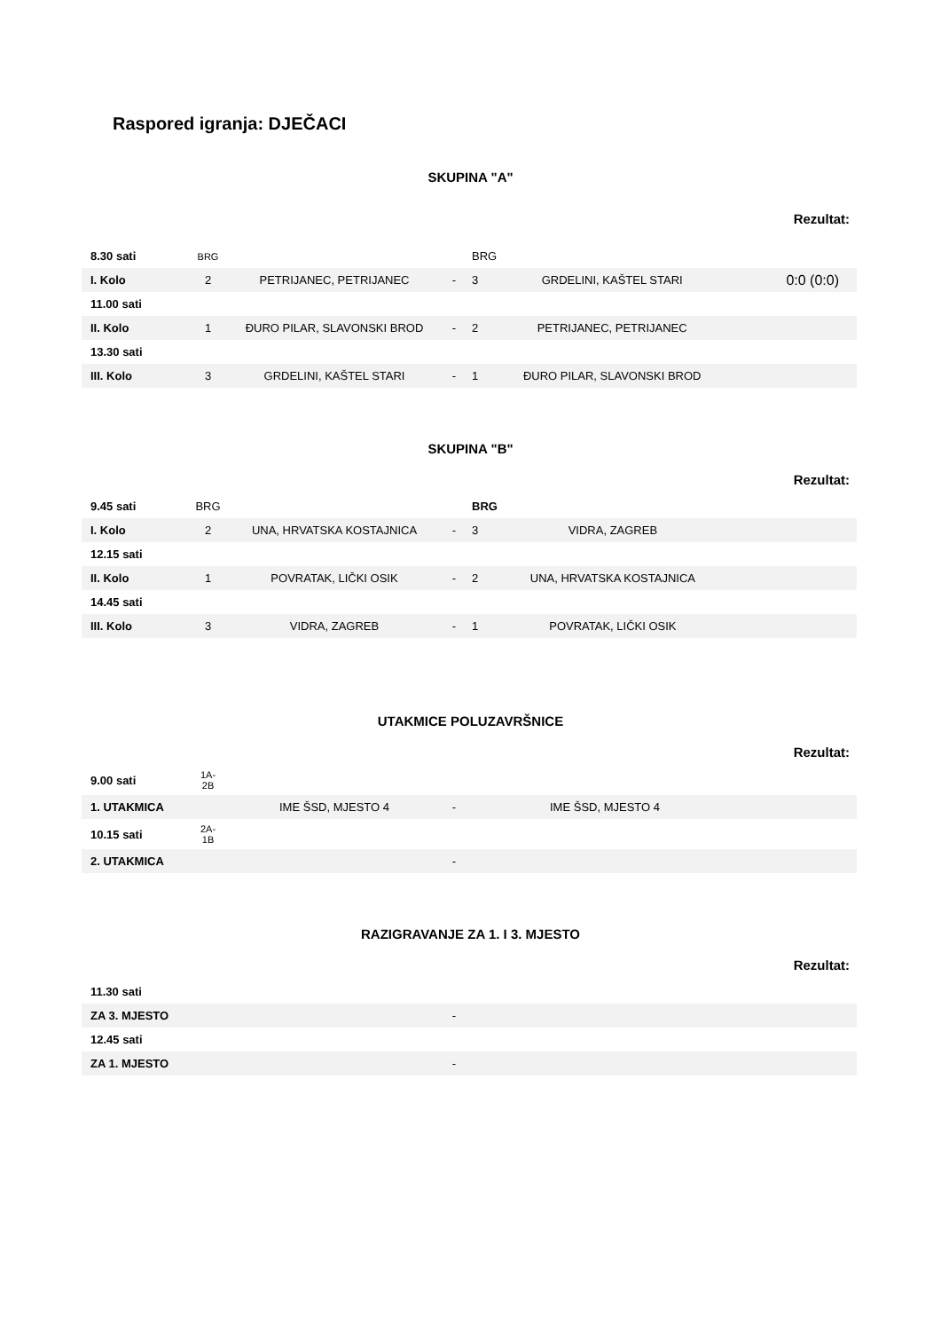Raspored igranja: DJEČACI
SKUPINA "A"
Rezultat:
| 8.30 sati | BRG | | | BRG | | |
| I. Kolo | 2 | PETRIJANEC, PETRIJANEC | - | 3 | GRDELINI, KAŠTEL STARI | 0:0 (0:0) |
| 11.00 sati | | | | | | |
| II. Kolo | 1 | ĐURO PILAR, SLAVONSKI BROD | - | 2 | PETRIJANEC, PETRIJANEC | |
| 13.30 sati | | | | | | |
| III. Kolo | 3 | GRDELINI, KAŠTEL STARI | - | 1 | ĐURO PILAR, SLAVONSKI BROD | |
SKUPINA "B"
Rezultat:
| 9.45 sati | BRG | | | BRG | | |
| I. Kolo | 2 | UNA, HRVATSKA KOSTAJNICA | - | 3 | VIDRA, ZAGREB | |
| 12.15 sati | | | | | | |
| II. Kolo | 1 | POVRATAK, LIČKI OSIK | - | 2 | UNA, HRVATSKA KOSTAJNICA | |
| 14.45 sati | | | | | | |
| III. Kolo | 3 | VIDRA, ZAGREB | - | 1 | POVRATAK, LIČKI OSIK | |
UTAKMICE POLUZAVRŠNICE
Rezultat:
| 9.00 sati | 1A- 2B | | | | | |
| 1. UTAKMICA | | IME ŠSD, MJESTO 4 | - | | IME ŠSD, MJESTO 4 | |
| 10.15 sati | 2A- 1B | | | | | |
| 2. UTAKMICA | | | - | | | |
RAZIGRAVANJE ZA 1. I 3. MJESTO
Rezultat:
| 11.30 sati | | | | | | |
| ZA 3. MJESTO | | | - | | | |
| 12.45 sati | | | | | | |
| ZA 1. MJESTO | | | - | | | |